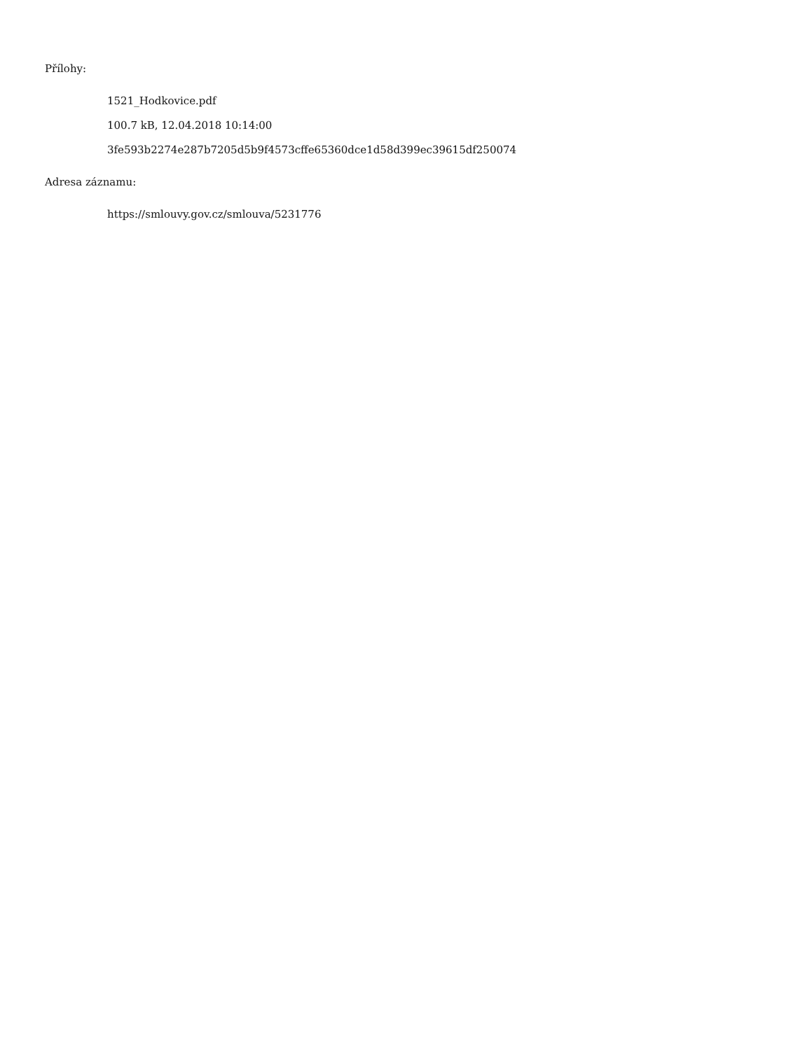Přílohy:
1521_Hodkovice.pdf
100.7 kB, 12.04.2018 10:14:00
3fe593b2274e287b7205d5b9f4573cffe65360dce1d58d399ec39615df250074
Adresa záznamu:
https://smlouvy.gov.cz/smlouva/5231776